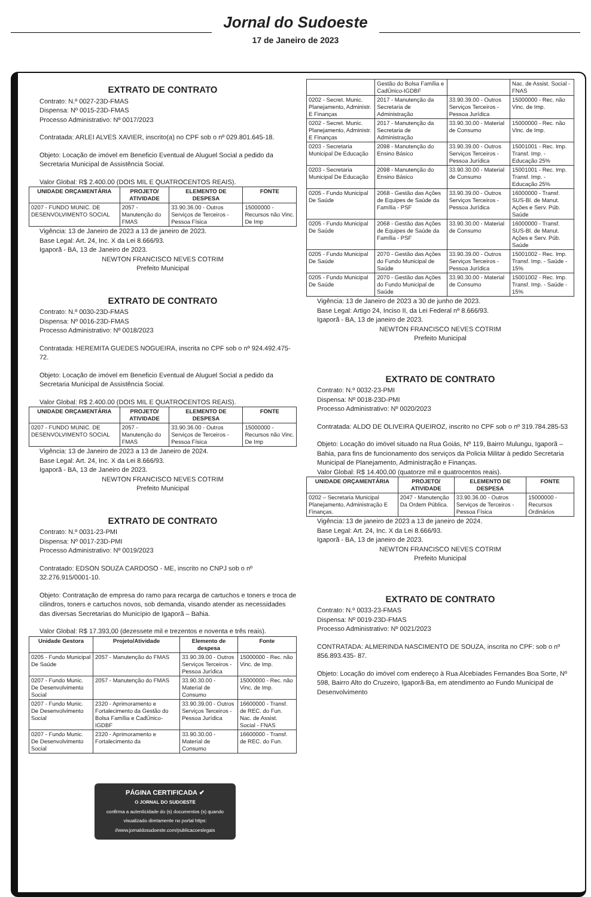Jornal do Sudoeste
17 de Janeiro de 2023
EXTRATO DE CONTRATO
Contrato: N.º 0027-23D-FMAS
Dispensa: Nº 0015-23D-FMAS
Processo Administrativo: Nº 0017/2023
Contratada: ARLEI ALVES XAVIER, inscrito(a) no CPF sob o nº 029.801.645-18.
Objeto: Locação de imóvel em Beneficio Eventual de Aluguel Social a pedido da Secretaria Municipal de Assistência Social.
Valor Global: R$ 2.400.00 (DOIS MIL E QUATROCENTOS REAIS).
| UNIDADE ORÇAMENTÁRIA | PROJETO/ ATIVIDADE | ELEMENTO DE DESPESA | FONTE |
| --- | --- | --- | --- |
| 0207 - FUNDO MUNIC. DE DESENVOLVIMENTO SOCIAL | 2057 - Manutenção do FMAS | 33.90.36.00 - Outros Serviços de Terceiros - Pessoa Física | 15000000 - Recursos não Vinc. De Imp |
Vigência: 13 de Janeiro de 2023 a 13 de janeiro de 2023.
Base Legal: Art. 24, Inc. X da Lei 8.666/93.
Igaporã - BA, 13 de Janeiro de 2023.
NEWTON FRANCISCO NEVES COTRIM
Prefeito Municipal
EXTRATO DE CONTRATO
Contrato: N.º 0030-23D-FMAS
Dispensa: Nº 0016-23D-FMAS
Processo Administrativo: Nº 0018/2023
Contratada: HEREMITA GUEDES NOGUEIRA, inscrita no CPF sob o nº 924.492.475-72.
Objeto: Locação de imóvel em Beneficio Eventual de Aluguel Social a pedido da Secretaria Municipal de Assistência Social.
Valor Global: R$ 2.400.00 (DOIS MIL E QUATROCENTOS REAIS).
| UNIDADE ORÇAMENTÁRIA | PROJETO/ ATIVIDADE | ELEMENTO DE DESPESA | FONTE |
| --- | --- | --- | --- |
| 0207 - FUNDO MUNIC. DE DESENVOLVIMENTO SOCIAL | 2057 - Manutenção do FMAS | 33.90.36.00 - Outros Serviços de Terceiros - Pessoa Física | 15000000 - Recursos não Vinc. De Imp |
Vigência: 13 de Janeiro de 2023 a 13 de Janeiro de 2024.
Base Legal: Art. 24, Inc. X da Lei 8.666/93.
Igaporã - BA, 13 de Janeiro de 2023.
NEWTON FRANCISCO NEVES COTRIM
Prefeito Municipal
EXTRATO DE CONTRATO
Contrato: N.º 0031-23-PMI
Dispensa: Nº 0017-23D-PMI
Processo Administrativo: Nº 0019/2023
Contratado: EDSON SOUZA CARDOSO - ME, inscrito no CNPJ sob o nº 32.276.915/0001-10.
Objeto: Contratação de empresa do ramo para recarga de cartuchos e toners e troca de cilindros, toners e cartuchos novos, sob demanda, visando atender as necessidades das diversas Secretarias do Município de Igaporã – Bahia.
Valor Global: R$ 17.393,00 (dezessete mil e trezentos e noventa e três reais).
| Unidade Gestora | Projeto/Atividade | Elemento de despesa | Fonte |
| --- | --- | --- | --- |
| 0205 - Fundo Municipal De Saúde | 2057 - Manutenção do FMAS | 33.90.39.00 - Outros Serviços Terceiros - Pessoa Jurídica | 15000000 - Rec. não Vinc. de Imp. |
| 0207 - Fundo Munic. De Desenvolvimento Social | 2057 - Manutenção do FMAS | 33.90.30.00 - Material de Consumo | 15000000 - Rec. não Vinc. de Imp. |
| 0207 - Fundo Munic. De Desenvolvimento Social | 2320 - Aprimoramento e Fortalecimento da Gestão do Bolsa Família e CadÚnico-IGDBF | 33.90.39.00 - Outros Serviços Terceiros - Pessoa Jurídica | 16600000 - Transf. de REC. do Fun. Nac. de Assist. Social - FNAS |
| 0207 - Fundo Munic. De Desenvolvimento Social | 2320 - Aprimoramento e Fortalecimento da | 33.90.30.00 - Material de Consumo | 16600000 - Transf. de REC. do Fun. |
PÁGINA CERTIFICADA ✔
O JORNAL DO SUDOESTE
confirma a autenticidade do (s) documentos (s) quando visualizado diretamente no portal https: //www.jornaldosudoeste.com/publicacoeslegais
| | Gestão do Bolsa Família e CadÚnico-IGDBF | | Nac. de Assist. Social - FNAS |
| 0202 - Secret. Munic. Planejamento, Administr. E Finanças | 2017 - Manutenção da Secretaria de Administração | 33.90.39.00 - Outros Serviços Terceiros - Pessoa Jurídica | 15000000 - Rec. não Vinc. de Imp. |
| 0202 - Secret. Munic. Planejamento, Administr. E Finanças | 2017 - Manutenção da Secretaria de Administração | 33.90.30.00 - Material de Consumo | 15000000 - Rec. não Vinc. de Imp. |
| 0203 - Secretaria Municipal De Educação | 2098 - Manutenção do Ensino Básico | 33.90.39.00 - Outros Serviços Terceiros - Pessoa Jurídica | 15001001 - Rec. Imp. Transf. Imp. - Educação 25% |
| 0203 - Secretaria Municipal De Educação | 2098 - Manutenção do Ensino Básico | 33.90.30.00 - Material de Consumo | 15001001 - Rec. Imp. Transf. Imp. - Educação 25% |
| 0205 - Fundo Municipal De Saúde | 2068 - Gestão das Ações de Equipes de Saúde da Família - PSF | 33.90.39.00 - Outros Serviços Terceiros - Pessoa Jurídica | 16000000 - Transf. SUS-Bl. de Manut. Ações e Serv. Púb. Saúde |
| 0205 - Fundo Municipal De Saúde | 2068 - Gestão das Ações de Equipes de Saúde da Família - PSF | 33.90.30.00 - Material de Consumo | 16000000 - Transf. SUS-Bl. de Manut. Ações e Serv. Púb. Saúde |
| 0205 - Fundo Municipal De Saúde | 2070 - Gestão das Ações do Fundo Municipal de Saúde | 33.90.39.00 - Outros Serviços Terceiros - Pessoa Jurídica | 15001002 - Rec. Imp. Transf. Imp. - Saúde - 15% |
| 0205 - Fundo Municipal De Saúde | 2070 - Gestão das Ações do Fundo Municipal de Saúde | 33.90.30.00 - Material de Consumo | 15001002 - Rec. Imp. Transf. Imp. - Saúde - 15% |
Vigência: 13 de Janeiro de 2023 a 30 de junho de 2023.
Base Legal: Artigo 24, Inciso II, da Lei Federal nº 8.666/93.
Igaporã - BA, 13 de janeiro de 2023.
NEWTON FRANCISCO NEVES COTRIM
Prefeito Municipal
EXTRATO DE CONTRATO
Contrato: N.º 0032-23-PMI
Dispensa: Nº 0018-23D-PMI
Processo Administrativo: Nº 0020/2023
Contratada: ALDO DE OLIVEIRA QUEIROZ, inscrito no CPF sob o nº 319.784.285-53
Objeto: Locação do imóvel situado na Rua Goiás, Nº 119, Bairro Mulungu, Igaporã – Bahia, para fins de funcionamento dos serviços da Policia Militar à pedido Secretaria Municipal de Planejamento, Administração e Finanças.
Valor Global: R$ 14.400,00 (quatorze mil e quatrocentos reais).
| UNIDADE ORÇAMENTÁRIA | PROJETO/ ATIVIDADE | ELEMENTO DE DESPESA | FONTE |
| --- | --- | --- | --- |
| 0202 – Secretaria Municipal Planejamento, Administração E Finanças. | 2047 - Manutenção Da Ordem Pública. | 33.90.36.00 - Outros Serviços de Terceiros - Pessoa Física | 15000000 - Recursos Ordinários |
Vigência: 13 de janeiro de 2023 a 13 de janeiro de 2024.
Base Legal: Art. 24, Inc. X da Lei 8.666/93.
Igaporã - BA, 13 de janeiro de 2023.
NEWTON FRANCISCO NEVES COTRIM
Prefeito Municipal
EXTRATO DE CONTRATO
Contrato: N.º 0033-23-FMAS
Dispensa: Nº 0019-23D-FMAS
Processo Administrativo: Nº 0021/2023
CONTRATADA: ALMERINDA NASCIMENTO DE SOUZA, inscrita no CPF: sob o nº 856.893.435- 87.
Objeto: Locação do imóvel com endereço à Rua Alcebíades Fernandes Boa Sorte, Nº 598, Bairro Alto do Cruzeiro, Igaporã-Ba, em atendimento ao Fundo Municipal de Desenvolvimento